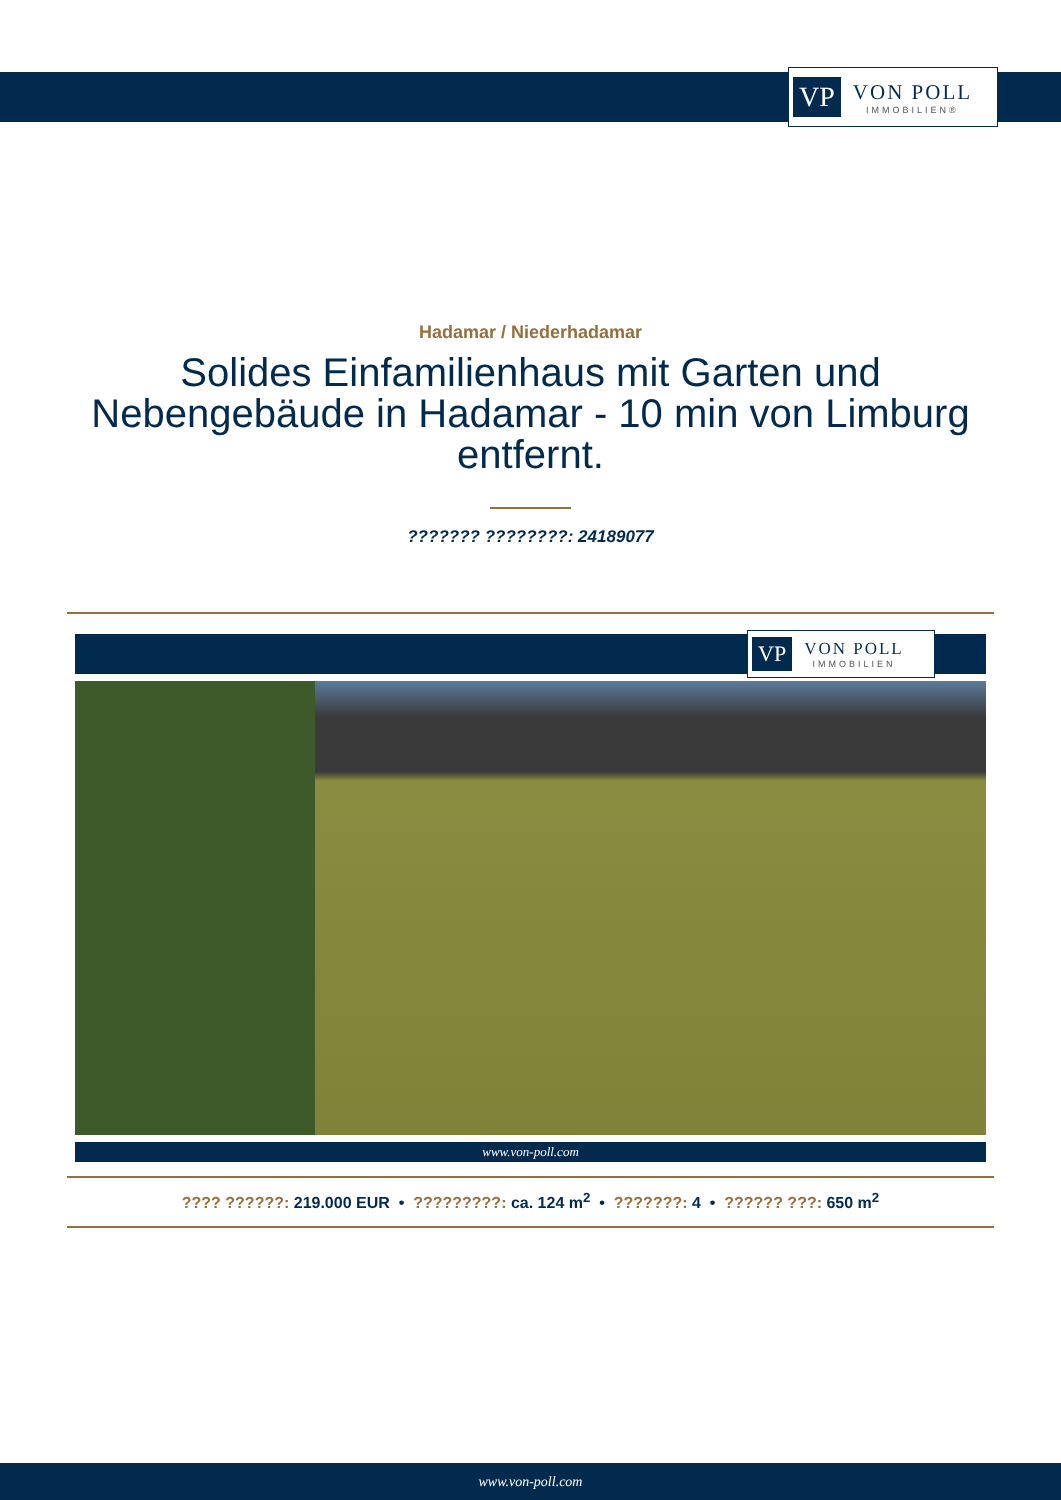VP VON POLL
IMMOBILIEN®
Hadamar / Niederhadamar
Solides Einfamilienhaus mit Garten und
Nebengebäude in Hadamar - 10 min von Limburg
entfernt.
??????? ????????: 24189077
VP VON POLL
IMMOBILIEN
www.von-poll.com
???? ??????: 219.000 EUR • ?????????: ca. 124 m<sup>2</sup> • ???????: 4 • ?????? ???: 650 m<sup>2</sup>
www.von-poll.com